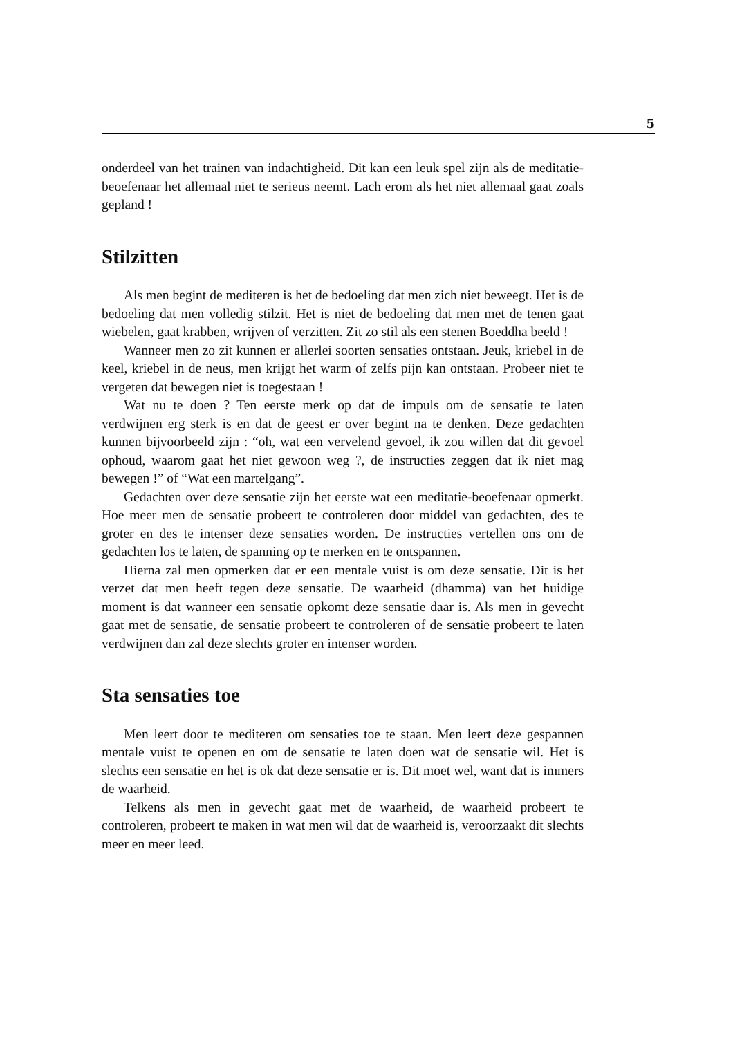5
onderdeel van het trainen van indachtigheid. Dit kan een leuk spel zijn als de meditatie-beoefenaar het allemaal niet te serieus neemt. Lach erom als het niet allemaal gaat zoals gepland !
Stilzitten
Als men begint de mediteren is het de bedoeling dat men zich niet beweegt. Het is de bedoeling dat men volledig stilzit. Het is niet de bedoeling dat men met de tenen gaat wiebelen, gaat krabben, wrijven of verzitten. Zit zo stil als een stenen Boeddha beeld !
Wanneer men zo zit kunnen er allerlei soorten sensaties ontstaan. Jeuk, kriebel in de keel, kriebel in de neus, men krijgt het warm of zelfs pijn kan ontstaan. Probeer niet te vergeten dat bewegen niet is toegestaan !
Wat nu te doen ? Ten eerste merk op dat de impuls om de sensatie te laten verdwijnen erg sterk is en dat de geest er over begint na te denken. Deze gedachten kunnen bijvoorbeeld zijn : “oh, wat een vervelend gevoel, ik zou willen dat dit gevoel ophoud, waarom gaat het niet gewoon weg ?, de instructies zeggen dat ik niet mag bewegen !” of “Wat een martelgang”.
Gedachten over deze sensatie zijn het eerste wat een meditatie-beoefenaar opmerkt. Hoe meer men de sensatie probeert te controleren door middel van gedachten, des te groter en des te intenser deze sensaties worden. De instructies vertellen ons om de gedachten los te laten, de spanning op te merken en te ontspannen.
Hierna zal men opmerken dat er een mentale vuist is om deze sensatie. Dit is het verzet dat men heeft tegen deze sensatie. De waarheid (dhamma) van het huidige moment is dat wanneer een sensatie opkomt deze sensatie daar is. Als men in gevecht gaat met de sensatie, de sensatie probeert te controleren of de sensatie probeert te laten verdwijnen dan zal deze slechts groter en intenser worden.
Sta sensaties toe
Men leert door te mediteren om sensaties toe te staan. Men leert deze gespannen mentale vuist te openen en om de sensatie te laten doen wat de sensatie wil. Het is slechts een sensatie en het is ok dat deze sensatie er is. Dit moet wel, want dat is immers de waarheid.
Telkens als men in gevecht gaat met de waarheid, de waarheid probeert te controleren, probeert te maken in wat men wil dat de waarheid is, veroorzaakt dit slechts meer en meer leed.